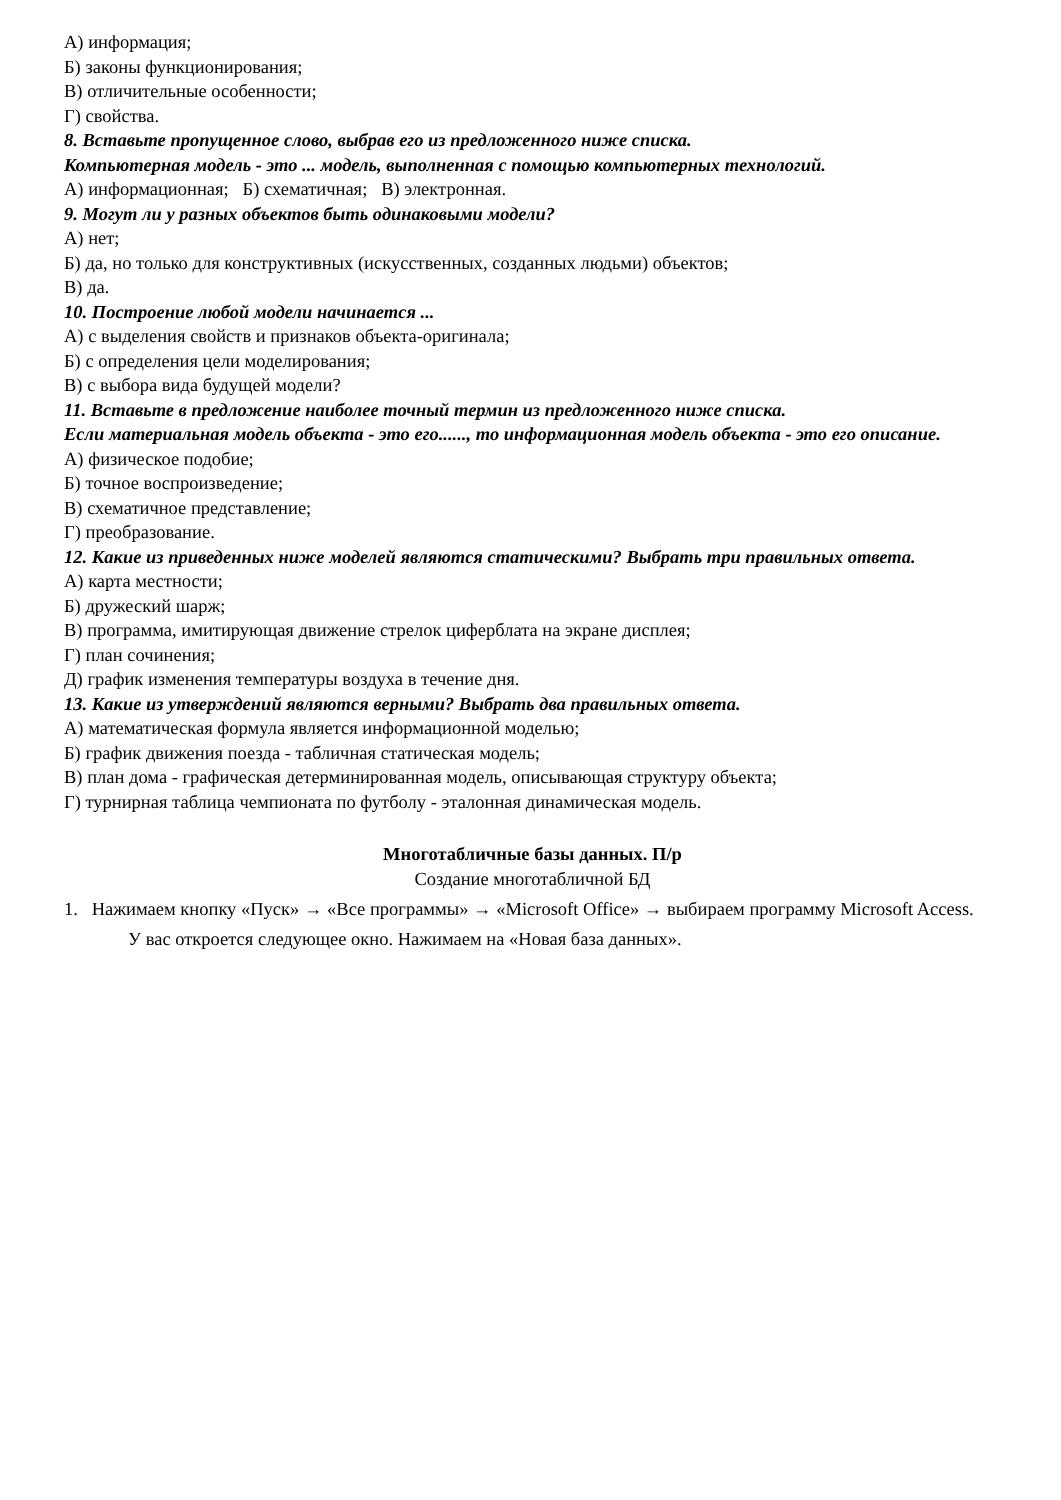А) информация;
Б) законы функционирования;
В) отличительные особенности;
Г) свойства.
8. Вставьте пропущенное слово, выбрав его из предложенного ниже списка.
Компьютерная модель - это ... модель, выполненная с помощью компьютерных технологий.
А) информационная; Б) схематичная; В) электронная.
9. Могут ли у разных объектов быть одинаковыми модели?
А) нет;
Б) да, но только для конструктивных (искусственных, созданных людьми) объектов;
В) да.
10. Построение любой модели начинается ...
А) с выделения свойств и признаков объекта-оригинала;
Б) с определения цели моделирования;
В) с выбора вида будущей модели?
11. Вставьте в предложение наиболее точный термин из предложенного ниже списка.
Если материальная модель объекта - это его......, то информационная модель объекта - это его описание.
А) физическое подобие;
Б) точное воспроизведение;
В) схематичное представление;
Г) преобразование.
12. Какие из приведенных ниже моделей являются статическими? Выбрать три правильных ответа.
А) карта местности;
Б) дружеский шарж;
В) программа, имитирующая движение стрелок циферблата на экране дисплея;
Г) план сочинения;
Д) график изменения температуры воздуха в течение дня.
13. Какие из утверждений являются верными? Выбрать два правильных ответа.
А) математическая формула является информационной моделью;
Б) график движения поезда - табличная статическая модель;
В) план дома - графическая детерминированная модель, описывающая структуру объекта;
Г) турнирная таблица чемпионата по футболу - эталонная динамическая модель.
Многотабличные базы данных. П/р
Создание многотабличной БД
1. Нажимаем кнопку «Пуск» → «Все программы» → «Microsoft Office» → выбираем программу Microsoft Access.
У вас откроется следующее окно. Нажимаем на «Новая база данных».